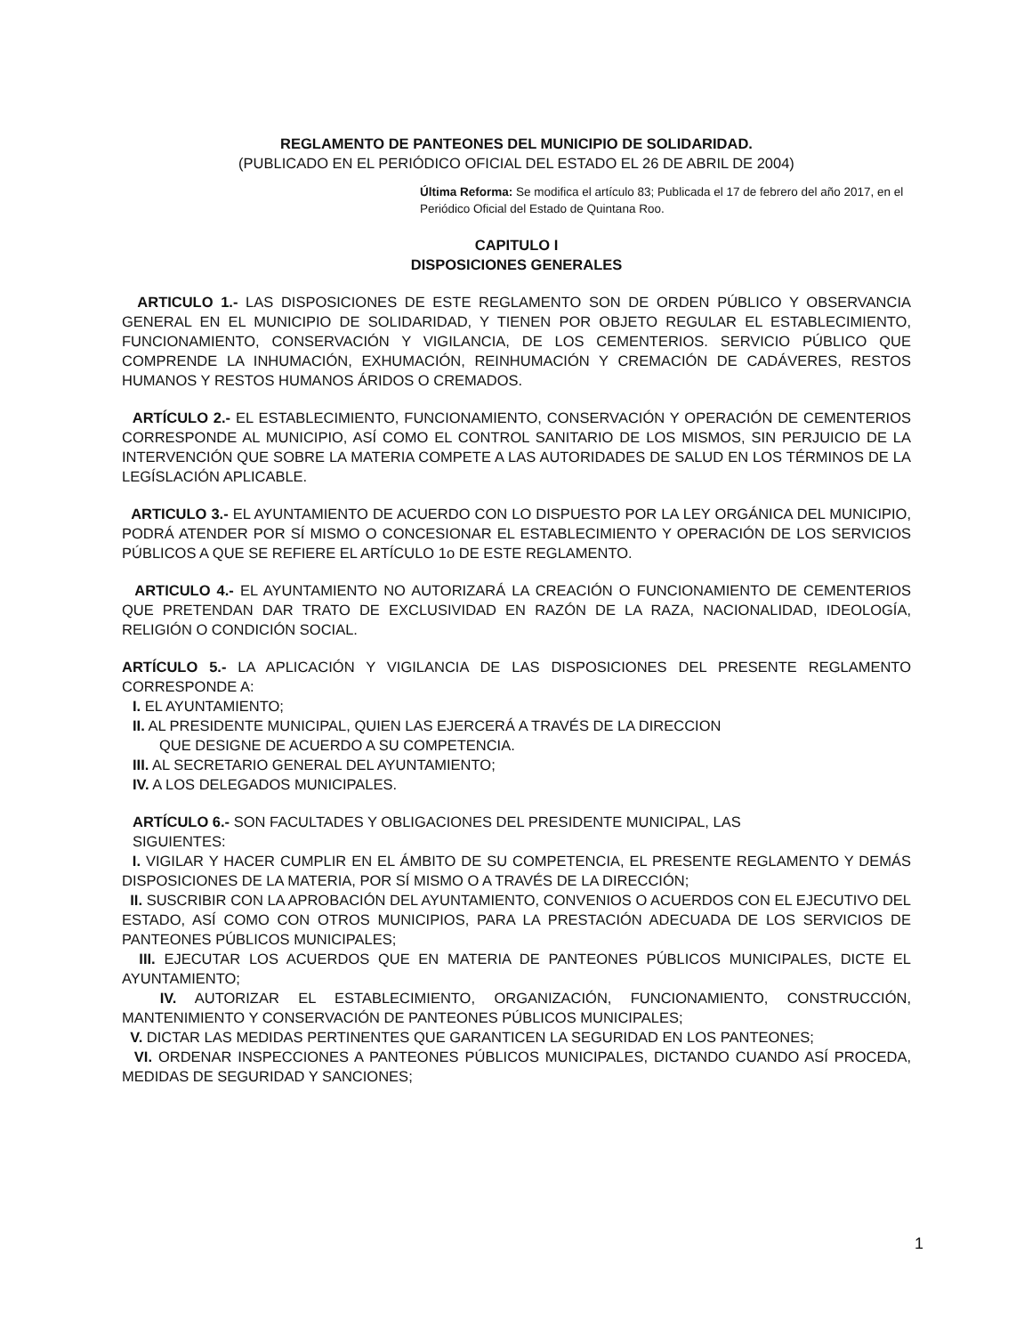REGLAMENTO DE PANTEONES DEL MUNICIPIO DE SOLIDARIDAD.
(PUBLICADO EN EL PERIÓDICO OFICIAL DEL ESTADO EL 26 DE ABRIL DE 2004)
Última Reforma: Se modifica el artículo 83; Publicada el 17 de febrero del año 2017, en el Periódico Oficial del Estado de Quintana Roo.
CAPITULO I
DISPOSICIONES GENERALES
ARTICULO 1.- LAS DISPOSICIONES DE ESTE REGLAMENTO SON DE ORDEN PÚBLICO Y OBSERVANCIA GENERAL EN EL MUNICIPIO DE SOLIDARIDAD, Y TIENEN POR OBJETO REGULAR EL ESTABLECIMIENTO, FUNCIONAMIENTO, CONSERVACIÓN Y VIGILANCIA, DE LOS CEMENTERIOS. SERVICIO PÚBLICO QUE COMPRENDE LA INHUMACIÓN, EXHUMACIÓN, REINHUMACIÓN Y CREMACIÓN DE CADÁVERES, RESTOS HUMANOS Y RESTOS HUMANOS ÁRIDOS O CREMADOS.
ARTÍCULO 2.- EL ESTABLECIMIENTO, FUNCIONAMIENTO, CONSERVACIÓN Y OPERACIÓN DE CEMENTERIOS CORRESPONDE AL MUNICIPIO, ASÍ COMO EL CONTROL SANITARIO DE LOS MISMOS, SIN PERJUICIO DE LA INTERVENCIÓN QUE SOBRE LA MATERIA COMPETE A LAS AUTORIDADES DE SALUD EN LOS TÉRMINOS DE LA LEGÍSLACIÓN APLICABLE.
ARTICULO 3.- EL AYUNTAMIENTO DE ACUERDO CON LO DISPUESTO POR LA LEY ORGÁNICA DEL MUNICIPIO, PODRÁ ATENDER POR SÍ MISMO O CONCESIONAR EL ESTABLECIMIENTO Y OPERACIÓN DE LOS SERVICIOS PÚBLICOS A QUE SE REFIERE EL ARTÍCULO 1o DE ESTE REGLAMENTO.
ARTICULO 4.- EL AYUNTAMIENTO NO AUTORIZARÁ LA CREACIÓN O FUNCIONAMIENTO DE CEMENTERIOS QUE PRETENDAN DAR TRATO DE EXCLUSIVIDAD EN RAZÓN DE LA RAZA, NACIONALIDAD, IDEOLOGÍA, RELIGIÓN O CONDICIÓN SOCIAL.
ARTÍCULO 5.- LA APLICACIÓN Y VIGILANCIA DE LAS DISPOSICIONES DEL PRESENTE REGLAMENTO CORRESPONDE A:
I. EL AYUNTAMIENTO;
II. AL PRESIDENTE MUNICIPAL, QUIEN LAS EJERCERÁ A TRAVÉS DE LA DIRECCION
QUE DESIGNE DE ACUERDO A SU COMPETENCIA.
III. AL SECRETARIO GENERAL DEL AYUNTAMIENTO;
IV. A LOS DELEGADOS MUNICIPALES.
ARTÍCULO 6.- SON FACULTADES Y OBLIGACIONES DEL PRESIDENTE MUNICIPAL, LAS
SIGUIENTES:
I. VIGILAR Y HACER CUMPLIR EN EL ÁMBITO DE SU COMPETENCIA, EL PRESENTE REGLAMENTO Y DEMÁS DISPOSICIONES DE LA MATERIA, POR SÍ MISMO O A TRAVÉS DE LA DIRECCIÓN;
II. SUSCRIBIR CON LA APROBACIÓN DEL AYUNTAMIENTO, CONVENIOS O ACUERDOS CON EL EJECUTIVO DEL ESTADO, ASÍ COMO CON OTROS MUNICIPIOS, PARA LA PRESTACIÓN ADECUADA DE LOS SERVICIOS DE PANTEONES PÚBLICOS MUNICIPALES;
III. EJECUTAR LOS ACUERDOS QUE EN MATERIA DE PANTEONES PÚBLICOS MUNICIPALES, DICTE EL AYUNTAMIENTO;
IV. AUTORIZAR EL ESTABLECIMIENTO, ORGANIZACIÓN, FUNCIONAMIENTO, CONSTRUCCIÓN, MANTENIMIENTO Y CONSERVACIÓN DE PANTEONES PÚBLICOS MUNICIPALES;
V. DICTAR LAS MEDIDAS PERTINENTES QUE GARANTICEN LA SEGURIDAD EN LOS PANTEONES;
VI. ORDENAR INSPECCIONES A PANTEONES PÚBLICOS MUNICIPALES, DICTANDO CUANDO ASÍ PROCEDA, MEDIDAS DE SEGURIDAD Y SANCIONES;
1